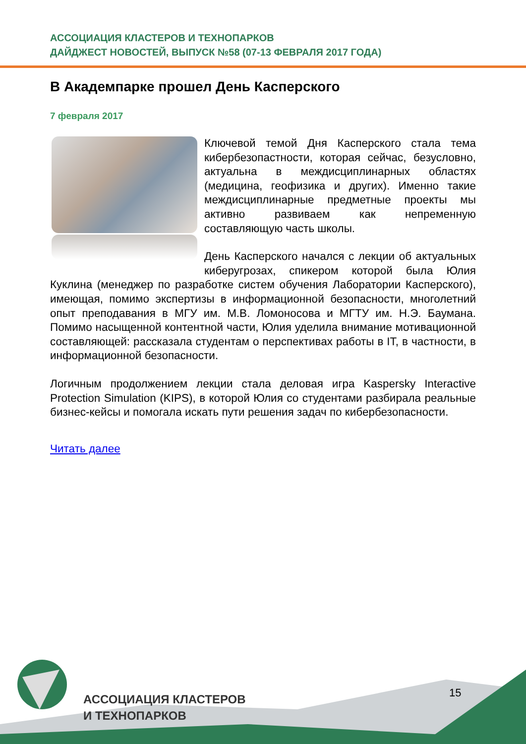АССОЦИАЦИЯ КЛАСТЕРОВ И ТЕХНОПАРКОВ
ДАЙДЖЕСТ НОВОСТЕЙ, ВЫПУСК №58 (07-13 ФЕВРАЛЯ 2017 ГОДА)
В Академпарке прошел День Касперского
7 февраля 2017
Ключевой темой Дня Касперского стала тема кибербезопастности, которая сейчас, безусловно, актуальна в междисциплинарных областях (медицина, геофизика и других). Именно такие междисциплинарные предметные проекты мы активно развиваем как непременную составляющую часть школы.
День Касперского начался с лекции об актуальных киберугрозах, спикером которой была Юлия Куклина (менеджер по разработке систем обучения Лаборатории Касперского), имеющая, помимо экспертизы в информационной безопасности, многолетний опыт преподавания в МГУ им. М.В. Ломоносова и МГТУ им. Н.Э. Баумана. Помимо насыщенной контентной части, Юлия уделила внимание мотивационной составляющей: рассказала студентам о перспективах работы в IT, в частности, в информационной безопасности.
Логичным продолжением лекции стала деловая игра Kaspersky Interactive Protection Simulation (KIPS), в которой Юлия со студентами разбирала реальные бизнес-кейсы и помогала искать пути решения задач по кибербезопасности.
Читать далее
АССОЦИАЦИЯ КЛАСТЕРОВ
И ТЕХНОПАРКОВ
15